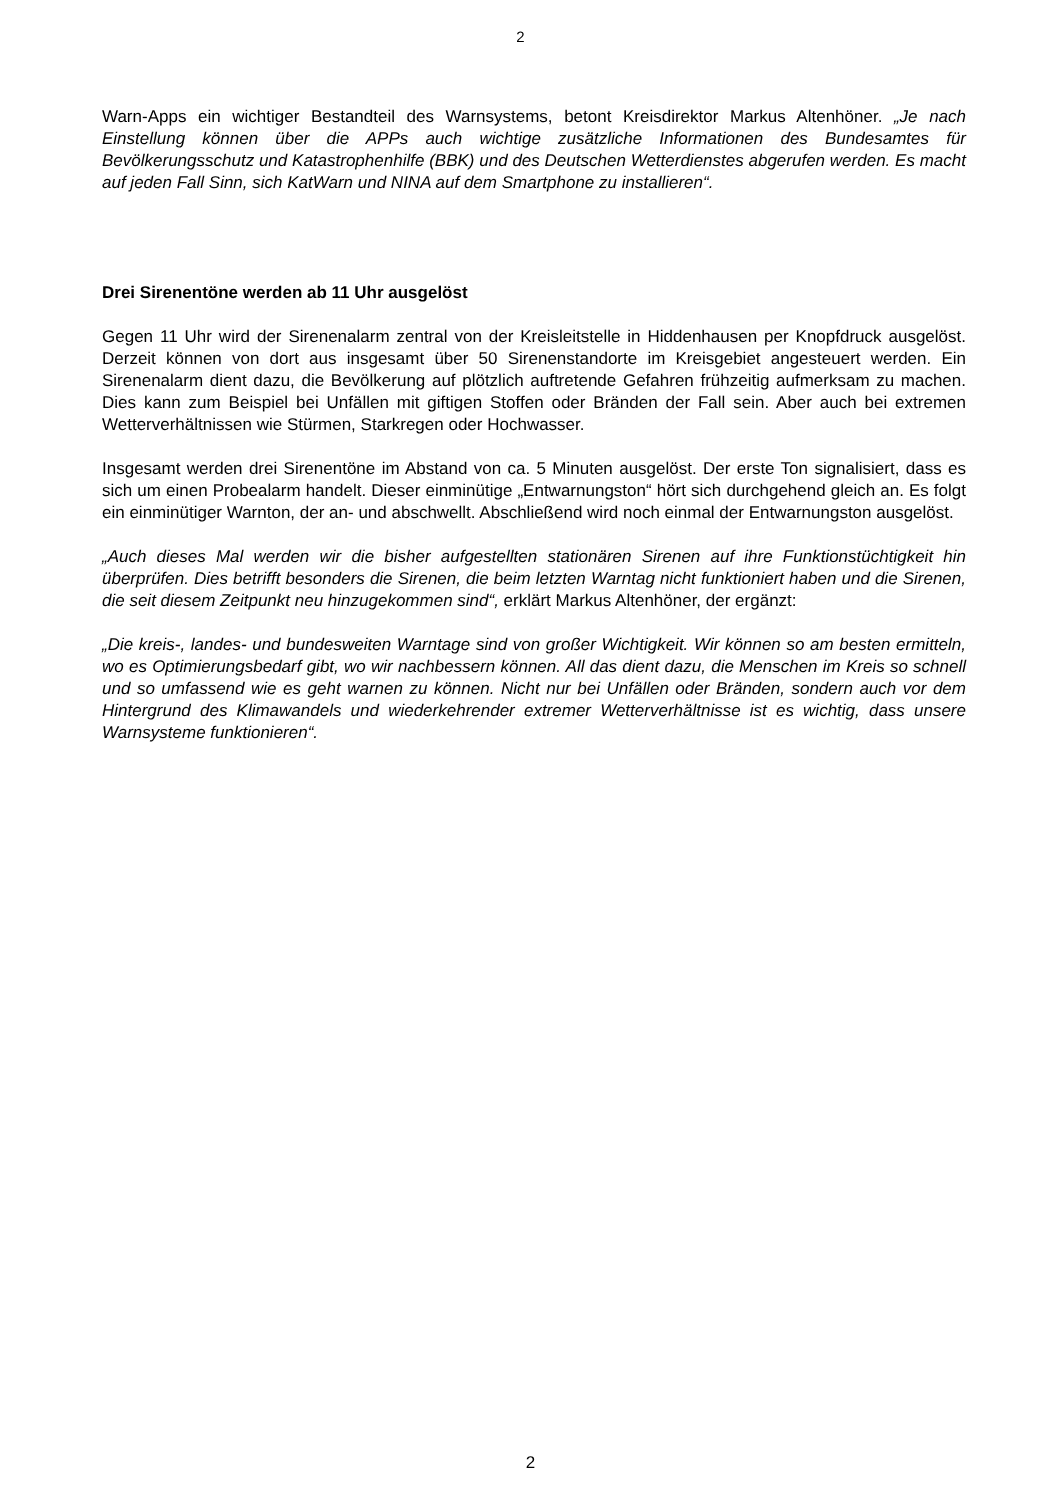2
Warn-Apps ein wichtiger Bestandteil des Warnsystems, betont Kreisdirektor Markus Altenhöner. „Je nach Einstellung können über die APPs auch wichtige zusätzliche Informationen des Bundesamtes für Bevölkerungsschutz und Katastrophenhilfe (BBK) und des Deutschen Wetterdienstes abgerufen werden. Es macht auf jeden Fall Sinn, sich KatWarn und NINA auf dem Smartphone zu installieren“.
Drei Sirenentöne werden ab 11 Uhr ausgelöst
Gegen 11 Uhr wird der Sirenenalarm zentral von der Kreisleitstelle in Hiddenhausen per Knopfdruck ausgelöst. Derzeit können von dort aus insgesamt über 50 Sirenenstandorte im Kreisgebiet angesteuert werden. Ein Sirenenalarm dient dazu, die Bevölkerung auf plötzlich auftretende Gefahren frühzeitig aufmerksam zu machen. Dies kann zum Beispiel bei Unfällen mit giftigen Stoffen oder Bränden der Fall sein. Aber auch bei extremen Wetterverhältnissen wie Stürmen, Starkregen oder Hochwasser.
Insgesamt werden drei Sirenentöne im Abstand von ca. 5 Minuten ausgelöst. Der erste Ton signalisiert, dass es sich um einen Probealarm handelt. Dieser einminütige „Entwarnungston“ hört sich durchgehend gleich an. Es folgt ein einminütiger Warnton, der an- und abschwellt. Abschließend wird noch einmal der Entwarnungston ausgelöst.
„Auch dieses Mal werden wir die bisher aufgestellten stationären Sirenen auf ihre Funktionstüchtigkeit hin überprüfen. Dies betrifft besonders die Sirenen, die beim letzten Warntag nicht funktioniert haben und die Sirenen, die seit diesem Zeitpunkt neu hinzugekommen sind“, erklärt Markus Altenhöner, der ergänzt:
„Die kreis-, landes- und bundesweiten Warntage sind von großer Wichtigkeit. Wir können so am besten ermitteln, wo es Optimierungsbedarf gibt, wo wir nachbessern können. All das dient dazu, die Menschen im Kreis so schnell und so umfassend wie es geht warnen zu können. Nicht nur bei Unfällen oder Bränden, sondern auch vor dem Hintergrund des Klimawandels und wiederkehrender extremer Wetterverhältnisse ist es wichtig, dass unsere Warnsysteme funktionieren“.
2